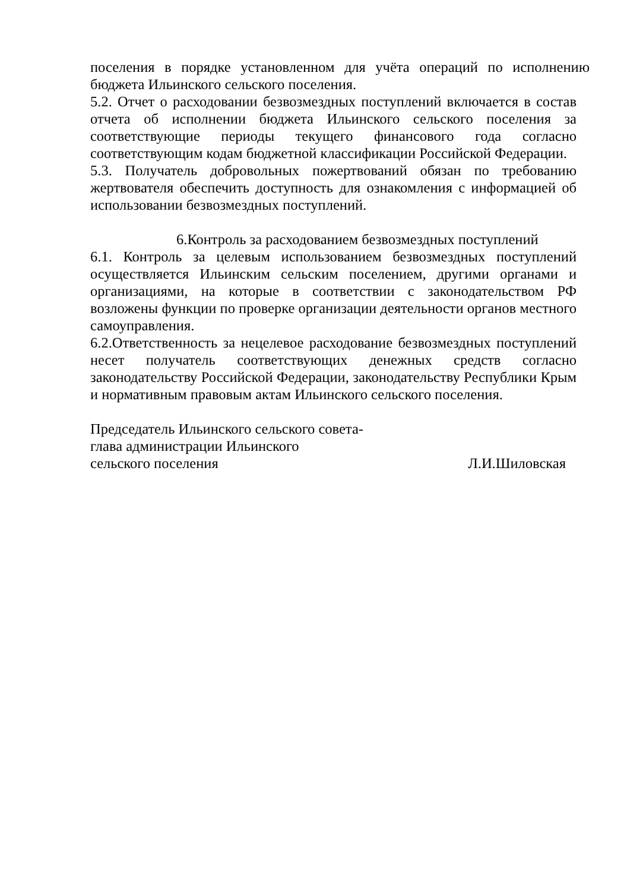поселения в порядке установленном для учёта операций по исполнению бюджета Ильинского сельского поселения.
5.2. Отчет о расходовании безвозмездных поступлений включается в состав отчета об исполнении бюджета Ильинского сельского поселения за соответствующие периоды текущего финансового года согласно соответствующим кодам бюджетной классификации Российской Федерации.
5.3. Получатель добровольных пожертвований обязан по требованию жертвователя обеспечить доступность для ознакомления с информацией об использовании безвозмездных поступлений.
6.Контроль за расходованием безвозмездных поступлений
6.1. Контроль за целевым использованием безвозмездных поступлений осуществляется Ильинским сельским поселением, другими органами и организациями, на которые в соответствии с законодательством РФ возложены функции по проверке организации деятельности органов местного самоуправления.
6.2.Ответственность за нецелевое расходование безвозмездных поступлений несет получатель соответствующих денежных средств согласно законодательству Российской Федерации, законодательству Республики Крым и нормативным правовым актам Ильинского сельского поселения.
Председатель Ильинского сельского совета-
глава администрации Ильинского
сельского поселения Л.И.Шиловская